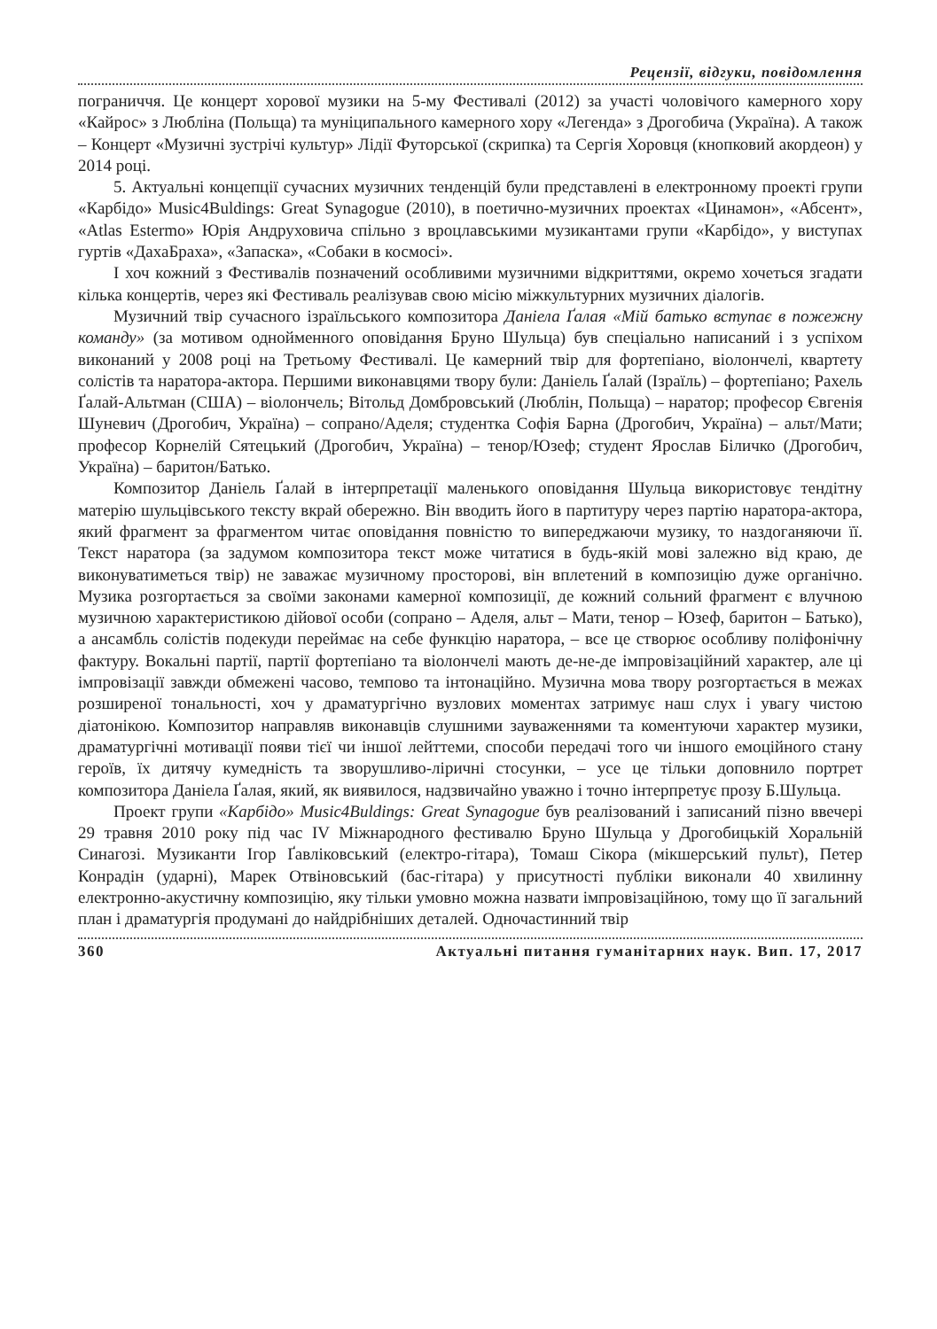Рецензії, відгуки, повідомлення
пограниччя. Це концерт хорової музики на 5-му Фестивалі (2012) за участі чоловічого камерного хору «Кайрос» з Любліна (Польща) та муніципального камерного хору «Легенда» з Дрогобича (Україна). А також – Концерт «Музичні зустрічі культур» Лідії Футорської (скрипка) та Сергія Хоровця (кнопковий акордеон) у 2014 році.
5. Актуальні концепції сучасних музичних тенденцій були представлені в електронному проекті групи «Карбідо» Music4Buldings: Great Synagogue (2010), в поетично-музичних проектах «Цинамон», «Абсент», «Atlas Estermo» Юрія Андруховича спільно з вроцлавськими музикантами групи «Карбідо», у виступах гуртів «ДахаБраха», «Запаска», «Собаки в космосі».
І хоч кожний з Фестивалів позначений особливими музичними відкриттями, окремо хочеться згадати кілька концертів, через які Фестиваль реалізував свою місію міжкультурних музичних діалогів.
Музичний твір сучасного ізраїльського композитора Даніела Ґалая «Мій батько вступає в пожежну команду» (за мотивом однойменного оповідання Бруно Шульца) був спеціально написаний і з успіхом виконаний у 2008 році на Третьому Фестивалі. Це камерний твір для фортепіано, віолончелі, квартету солістів та наратора-актора. Першими виконавцями твору були: Даніель Ґалай (Ізраїль) – фортепіано; Рахель Ґалай-Альтман (США) – віолончель; Вітольд Домбровський (Люблін, Польща) – наратор; професор Євгенія Шуневич (Дрогобич, Україна) – сопрано/Аделя; студентка Софія Барна (Дрогобич, Україна) – альт/Мати; професор Корнелій Сятецький (Дрогобич, Україна) – тенор/Юзеф; студент Ярослав Біличко (Дрогобич, Україна) – баритон/Батько.
Композитор Даніель Ґалай в інтерпретації маленького оповідання Шульца використовує тендітну матерію шульцівського тексту вкрай обережно. Він вводить його в партитуру через партію наратора-актора, який фрагмент за фрагментом читає оповідання повністю то випереджаючи музику, то наздоганяючи її. Текст наратора (за задумом композитора текст може читатися в будь-якій мові залежно від краю, де виконуватиметься твір) не заважає музичному просторові, він вплетений в композицію дуже органічно. Музика розгортається за своїми законами камерної композиції, де кожний сольний фрагмент є влучною музичною характеристикою дійової особи (сопрано – Аделя, альт – Мати, тенор – Юзеф, баритон – Батько), а ансамбль солістів подекуди переймає на себе функцію наратора, – все це створює особливу поліфонічну фактуру. Вокальні партії, партії фортепіано та віолончелі мають де-не-де імпровізаційний характер, але ці імпровізації завжди обмежені часово, темпово та інтонаційно. Музична мова твору розгортається в межах розширеної тональності, хоч у драматургічно вузлових моментах затримує наш слух і увагу чистою діатонікою. Композитор направляв виконавців слушними зауваженнями та коментуючи характер музики, драматургічні мотивації появи тієї чи іншої лейттеми, способи передачі того чи іншого емоційного стану героїв, їх дитячу кумедність та зворушливо-ліричні стосунки, – усе це тільки доповнило портрет композитора Даніела Ґалая, який, як виявилося, надзвичайно уважно і точно інтерпретує прозу Б.Шульца.
Проект групи «Карбідо» Music4Buldings: Great Synagogue був реалізований і записаний пізно ввечері 29 травня 2010 року під час IV Міжнародного фестивалю Бруно Шульца у Дрогобицькій Хоральній Синагозі. Музиканти Ігор Ґавліковський (електро-гітара), Томаш Сікора (мікшерський пульт), Петер Конрадін (ударні), Марек Отвіновський (бас-гітара) у присутності публіки виконали 40 хвилинну електронно-акустичну композицію, яку тільки умовно можна назвати імпровізаційною, тому що її загальний план і драматургія продумані до найдрібніших деталей. Одночастинний твір
360 Актуальні питання гуманітарних наук. Вип. 17, 2017